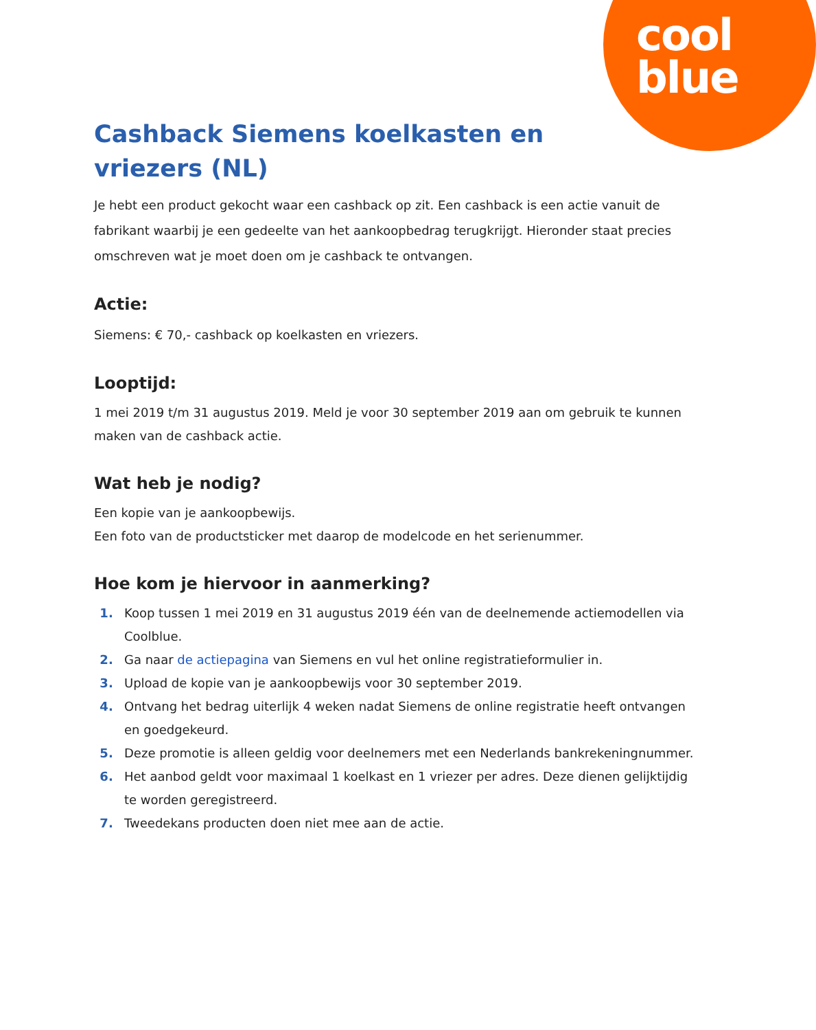cool
blue
Cashback Siemens koelkasten en vriezers (NL)
Je hebt een product gekocht waar een cashback op zit. Een cashback is een actie vanuit de fabrikant waarbij je een gedeelte van het aankoopbedrag terugkrijgt. Hieronder staat precies omschreven wat je moet doen om je cashback te ontvangen.
Actie:
Siemens: € 70,- cashback op koelkasten en vriezers.
Looptijd:
1 mei 2019 t/m 31 augustus 2019. Meld je voor 30 september 2019 aan om gebruik te kunnen maken van de cashback actie.
Wat heb je nodig?
Een kopie van je aankoopbewijs.
Een foto van de productsticker met daarop de modelcode en het serienummer.
Hoe kom je hiervoor in aanmerking?
Koop tussen 1 mei 2019 en 31 augustus 2019 één van de deelnemende actiemodellen via Coolblue.
Ga naar de actiepagina van Siemens en vul het online registratieformulier in.
Upload de kopie van je aankoopbewijs voor 30 september 2019.
Ontvang het bedrag uiterlijk 4 weken nadat Siemens de online registratie heeft ontvangen en goedgekeurd.
Deze promotie is alleen geldig voor deelnemers met een Nederlands bankrekeningnummer.
Het aanbod geldt voor maximaal 1 koelkast en 1 vriezer per adres. Deze dienen gelijktijdig te worden geregistreerd.
Tweedekans producten doen niet mee aan de actie.